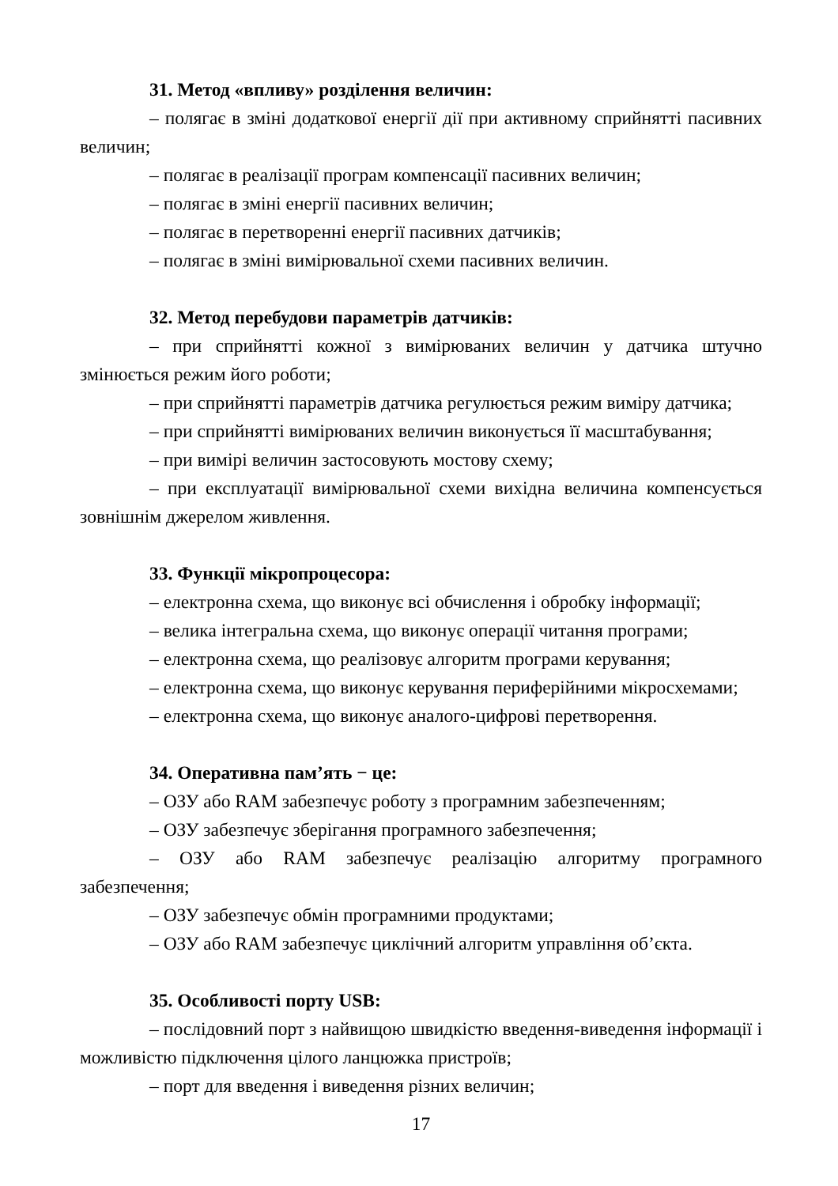31. Метод «впливу» розділення величин:
– полягає в зміні додаткової енергії дії при активному сприйнятті пасивних величин;
– полягає в реалізації програм компенсації пасивних величин;
– полягає в зміні енергії пасивних величин;
– полягає в перетворенні енергії пасивних датчиків;
– полягає в зміні вимірювальної схеми пасивних величин.
32. Метод перебудови параметрів датчиків:
– при сприйнятті кожної з вимірюваних величин у датчика штучно змінюється режим його роботи;
– при сприйнятті параметрів датчика регулюється режим виміру датчика;
– при сприйнятті вимірюваних величин виконується її масштабування;
– при вимірі величин застосовують мостову схему;
– при експлуатації вимірювальної схеми вихідна величина компенсується зовнішнім джерелом живлення.
33. Функції мікропроцесора:
– електронна схема, що виконує всі обчислення і обробку інформації;
– велика інтегральна схема, що виконує операції читання програми;
– електронна схема, що реалізовує алгоритм програми керування;
– електронна схема, що виконує керування периферійними мікросхемами;
– електронна схема, що виконує аналого-цифрові перетворення.
34. Оперативна пам’ять − це:
– ОЗУ або RAM забезпечує роботу з програмним забезпеченням;
– ОЗУ забезпечує зберігання програмного забезпечення;
– ОЗУ або RAM забезпечує реалізацію алгоритму програмного забезпечення;
– ОЗУ забезпечує обмін програмними продуктами;
– ОЗУ або RAM забезпечує циклічний алгоритм управління об’єкта.
35. Особливості порту USB:
– послідовний порт з найвищою швидкістю введення-виведення інформації і можливістю підключення цілого ланцюжка пристроїв;
– порт для введення і виведення різних величин;
17